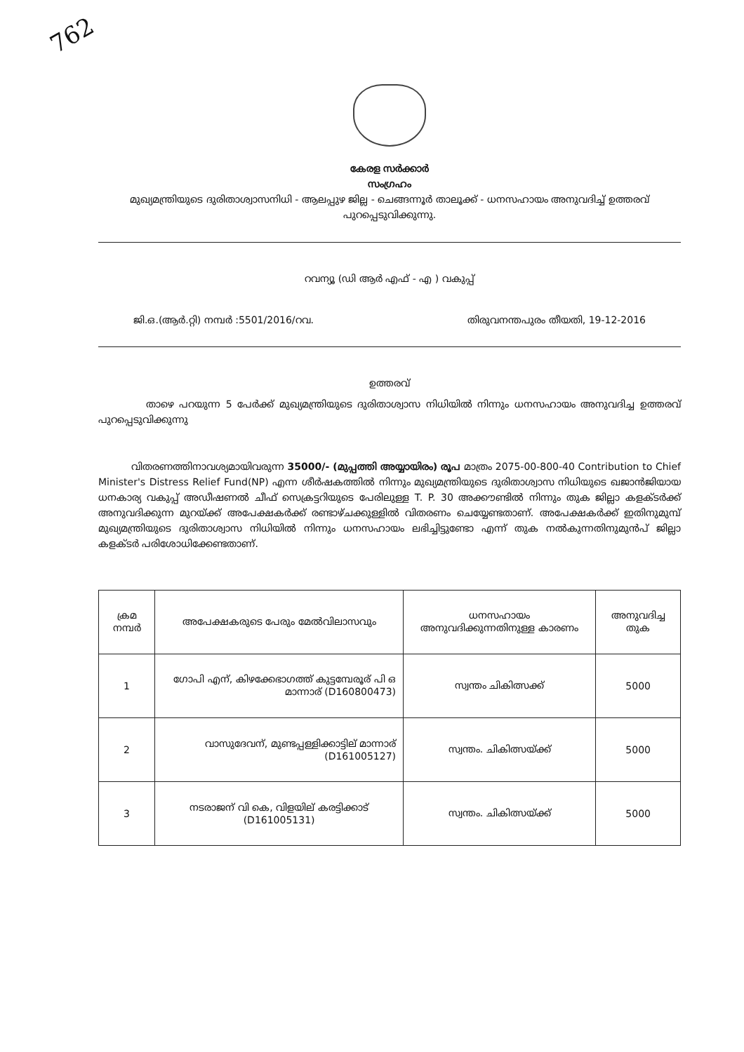762
കേരള സർക്കാർ
സംഗ്രഹം
മുഖ്യമന്ത്രിയുടെ ദുരിതാശ്വാസനിധി - ആലപ്പുഴ ജില്ല - ചെങ്ങന്നൂർ താലൂക്ക് - ധനസഹായം അനുവദിച്ച് ഉത്തരവ് പുറപ്പെടുവിക്കുന്നു.
റവന്യൂ (ഡി ആർ എഫ് - എ ) വകുപ്പ്
ജി.ഒ.(ആർ.റ്റി) നമ്പർ :5501/2016/റവ. തിരുവനന്തപുരം തീയതി, 19-12-2016
ഉത്തരവ്
താഴെ പറയുന്ന 5 പേർക്ക് മുഖ്യമന്ത്രിയുടെ ദുരിതാശ്വാസ നിധിയിൽ നിന്നും ധനസഹായം അനുവദിച്ച ഉത്തരവ് പുറപ്പെടുവിക്കുന്നു
വിതരണത്തിനാവശ്യമായിവരുന്ന 35000/- (മുപ്പത്തി അയ്യായിരം) രൂപ മാത്രം 2075-00-800-40 Contribution to Chief Minister's Distress Relief Fund(NP) എന്ന ശീർഷകത്തിൽ നിന്നും മുഖ്യമന്ത്രിയുടെ ദുരിതാശ്വാസ നിധിയുടെ ഖജാൻജിയായ ധനകാര്യ വകുപ്പ് അഡീഷണൽ ചീഫ് സെക്രട്ടറിയുടെ പേരിലുള്ള T. P. 30 അക്കൗണ്ടിൽ നിന്നും തുക ജില്ലാ കളക്ടർക്ക് അനുവദിക്കുന്ന മുറയ്ക്ക് അപേക്ഷകർക്ക് രണ്ടാഴ്ചക്കുള്ളിൽ വിതരണം ചെയ്യേണ്ടതാണ്. അപേക്ഷകർക്ക് ഇതിനുമുമ്പ് മുഖ്യമന്ത്രിയുടെ ദുരിതാശ്വാസ നിധിയിൽ നിന്നും ധനസഹായം ലഭിച്ചിട്ടുണ്ടോ എന്ന് തുക നൽകുന്നതിനുമുൻപ് ജില്ലാ കളക്ടർ പരിശോധിക്കേണ്ടതാണ്.
| ക്രമ നമ്പർ | അപേക്ഷകരുടെ പേരും മേൽവിലാസവും | ധനസഹായം അനുവദിക്കുന്നതിനുള്ള കാരണം | അനുവദിച്ച തുക |
| --- | --- | --- | --- |
| 1 | ഗോപി എന്, കിഴക്കേഭാഗത്ത് കുട്ടമ്പേരൂര് പി ഒ മാന്നാര് (D160800473) | സ്വന്തം ചികിത്സക്ക് | 5000 |
| 2 | വാസുദേവന്, മുണ്ടപ്പള്ളിക്കാട്ടില് മാന്നാര് (D161005127) | സ്വന്തം. ചികിത്സയ്ക്ക് | 5000 |
| 3 | നടരാജന് വി കെ, വിളയില് കരട്ടിക്കാട് (D161005131) | സ്വന്തം. ചികിത്സയ്ക്ക് | 5000 |